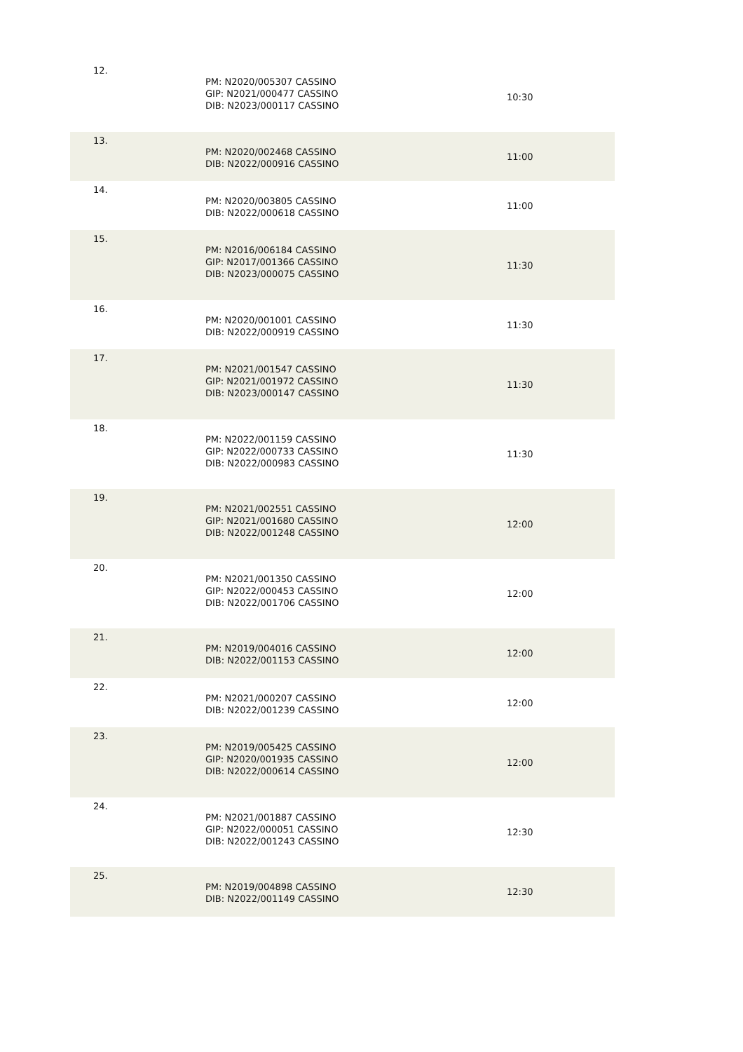| 12. | PM: N2020/005307 CASSINO GIP: N2021/000477 CASSINO DIB: N2023/000117 CASSINO | 10:30 |
| 13. | PM: N2020/002468 CASSINO DIB: N2022/000916 CASSINO | 11:00 |
| 14. | PM: N2020/003805 CASSINO DIB: N2022/000618 CASSINO | 11:00 |
| 15. | PM: N2016/006184 CASSINO GIP: N2017/001366 CASSINO DIB: N2023/000075 CASSINO | 11:30 |
| 16. | PM: N2020/001001 CASSINO DIB: N2022/000919 CASSINO | 11:30 |
| 17. | PM: N2021/001547 CASSINO GIP: N2021/001972 CASSINO DIB: N2023/000147 CASSINO | 11:30 |
| 18. | PM: N2022/001159 CASSINO GIP: N2022/000733 CASSINO DIB: N2022/000983 CASSINO | 11:30 |
| 19. | PM: N2021/002551 CASSINO GIP: N2021/001680 CASSINO DIB: N2022/001248 CASSINO | 12:00 |
| 20. | PM: N2021/001350 CASSINO GIP: N2022/000453 CASSINO DIB: N2022/001706 CASSINO | 12:00 |
| 21. | PM: N2019/004016 CASSINO DIB: N2022/001153 CASSINO | 12:00 |
| 22. | PM: N2021/000207 CASSINO DIB: N2022/001239 CASSINO | 12:00 |
| 23. | PM: N2019/005425 CASSINO GIP: N2020/001935 CASSINO DIB: N2022/000614 CASSINO | 12:00 |
| 24. | PM: N2021/001887 CASSINO GIP: N2022/000051 CASSINO DIB: N2022/001243 CASSINO | 12:30 |
| 25. | PM: N2019/004898 CASSINO DIB: N2022/001149 CASSINO | 12:30 |